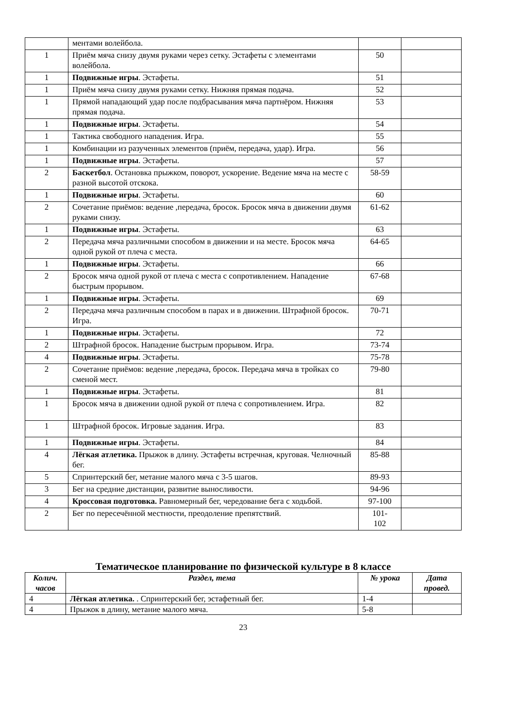| | ментами волейбола. | | |
| 1 | Приём мяча снизу двумя руками через сетку. Эстафеты с элементами волейбола. | 50 | |
| 1 | Подвижные игры . Эстафеты. | 51 | |
| 1 | Приём мяча снизу двумя руками сетку. Нижняя прямая подача. | 52 | |
| 1 | Прямой нападающий удар после подбрасывания мяча партнёром. Нижняя прямая подача. | 53 | |
| 1 | Подвижные игры . Эстафеты. | 54 | |
| 1 | Тактика свободного нападения. Игра. | 55 | |
| 1 | Комбинации из разученных элементов (приём, передача, удар). Игра. | 56 | |
| 1 | Подвижные игры . Эстафеты. | 57 | |
| 2 | Баскетбол . Остановка прыжком, поворот, ускорение. Ведение мяча на месте с разной высотой отскока. | 58-59 | |
| 1 | Подвижные игры . Эстафеты. | 60 | |
| 2 | Сочетание приёмов: ведение ,передача, бросок. Бросок мяча в движении двумя руками снизу. | 61-62 | |
| 1 | Подвижные игры . Эстафеты. | 63 | |
| 2 | Передача мяча различными способом в движении и на месте. Бросок мяча одной рукой от плеча с места. | 64-65 | |
| 1 | Подвижные игры . Эстафеты. | 66 | |
| 2 | Бросок мяча одной рукой от плеча с места с сопротивлением. Нападение быстрым прорывом. | 67-68 | |
| 1 | Подвижные игры . Эстафеты. | 69 | |
| 2 | Передача мяча различным способом в парах и в движении. Штрафной бросок. Игра. | 70-71 | |
| 1 | Подвижные игры . Эстафеты. | 72 | |
| 2 | Штрафной бросок. Нападение быстрым прорывом. Игра. | 73-74 | |
| 4 | Подвижные игры . Эстафеты. | 75-78 | |
| 2 | Сочетание приёмов: ведение ,передача, бросок. Передача мяча в тройках со сменой мест. | 79-80 | |
| 1 | Подвижные игры . Эстафеты. | 81 | |
| 1 | Бросок мяча в движении одной рукой от плеча с сопротивлением. Игра. | 82 | |
| 1 | Штрафной бросок. Игровые задания. Игра. | 83 | |
| 1 | Подвижные игры . Эстафеты. | 84 | |
| 4 | Лёгкая атлетика. Прыжок в длину. Эстафеты встречная, круговая. Челночный бег. | 85-88 | |
| 5 | Спринтерский бег, метание малого мяча с 3-5 шагов. | 89-93 | |
| 3 | Бег на средние дистанции, развитие выносливости. | 94-96 | |
| 4 | Кроссовая подготовка. Равномерный бег, чередование бега с ходьбой. | 97-100 | |
| 2 | Бег по пересечённой местности, преодоление препятствий. | 101- 102 | |
Тематическое планирование по физической культуре в 8 классе
| Колич. часов | Раздел, тема | № урока | Дата провед. |
| --- | --- | --- | --- |
| 4 | Лёгкая атлетика. . Спринтерский бег, эстафетный бег. | 1-4 | |
| 4 | Прыжок в длину, метание малого мяча. | 5-8 | |
23